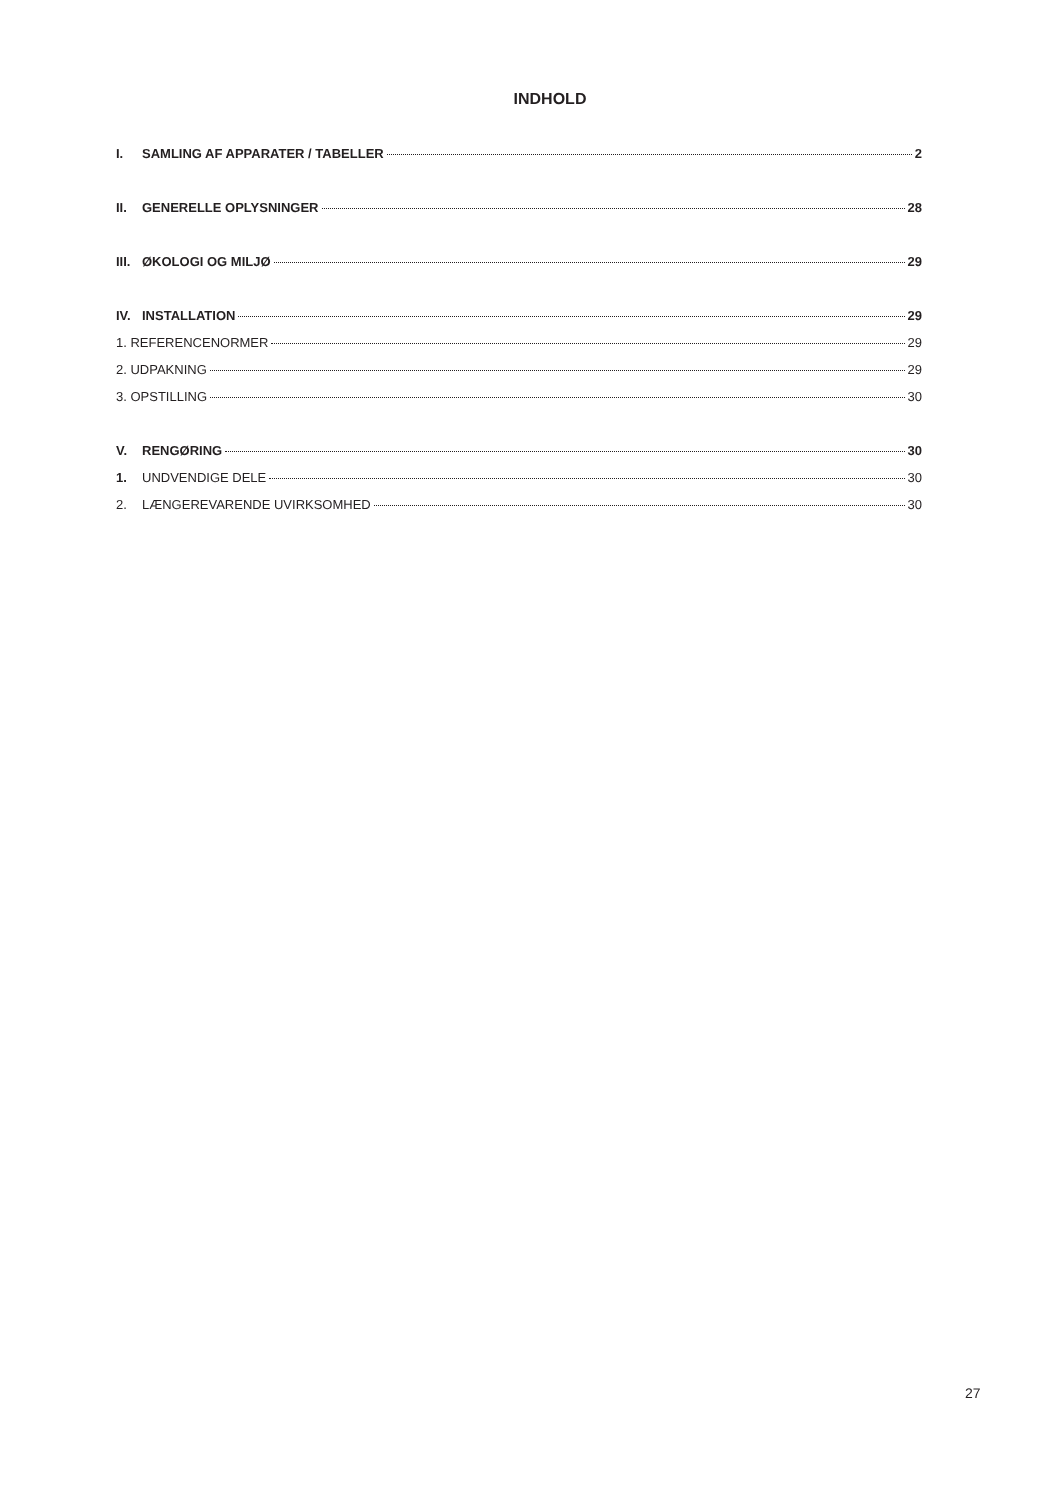INDHOLD
I. SAMLING AF APPARATER / TABELLER 2
II. GENERELLE OPLYSNINGER 28
III. ØKOLOGI OG MILJØ 29
IV. INSTALLATION 29
1. REFERENCENORMER 29
2. UDPAKNING 29
3. OPSTILLING 30
V. RENGØRING 30
1. UNDVENDIGE DELE 30
2. LÆNGEREVARENDE UVIRKSOMHED 30
27